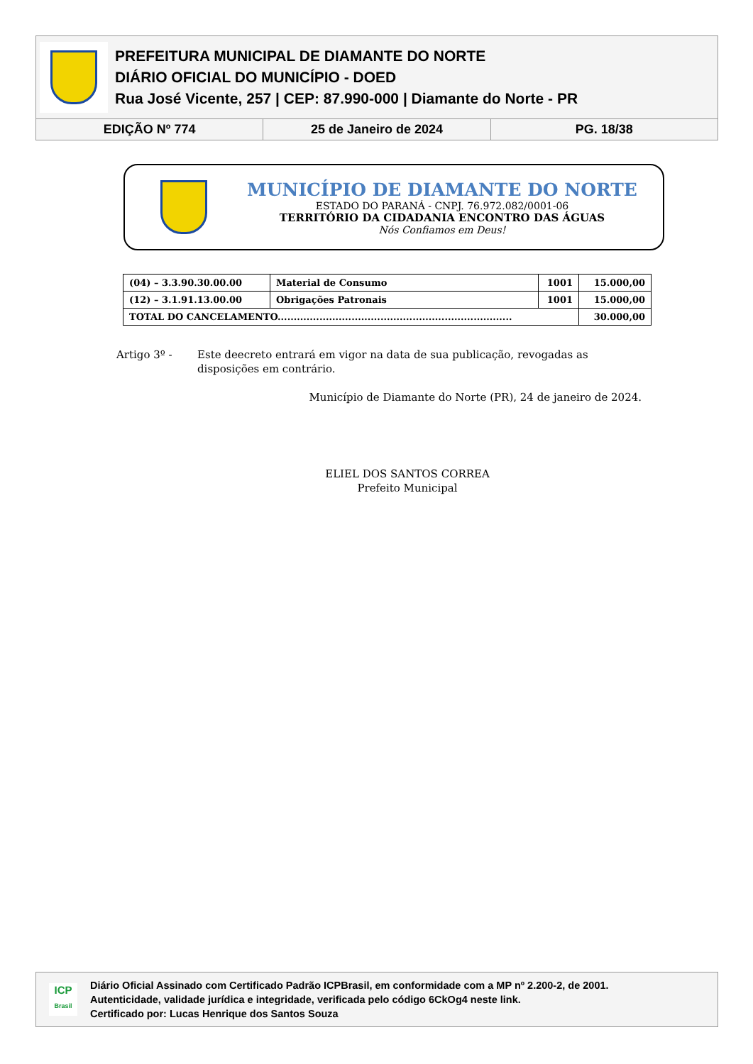PREFEITURA MUNICIPAL DE DIAMANTE DO NORTE
DIÁRIO OFICIAL DO MUNICÍPIO - DOED
Rua José Vicente, 257 | CEP: 87.990-000 | Diamante do Norte - PR
EDIÇÃO Nº 774 25 de Janeiro de 2024 PG. 18/38
MUNICÍPIO DE DIAMANTE DO NORTE
ESTADO DO PARANÁ - CNPJ. 76.972.082/0001-06
TERRITÓRIO DA CIDADANIA ENCONTRO DAS ÁGUAS
Nós Confiamos em Deus!
| (04) – 3.3.90.30.00.00 | Material de Consumo | 1001 | 15.000,00 |
| (12) – 3.1.91.13.00.00 | Obrigações Patronais | 1001 | 15.000,00 |
| TOTAL DO CANCELAMENTO......................................................................... | | | 30.000,00 |
Artigo 3º - Este deecreto entrará em vigor na data de sua publicação, revogadas as disposições em contrário.
Município de Diamante do Norte (PR), 24 de janeiro de 2024.
ELIEL DOS SANTOS CORREA
Prefeito Municipal
ICP
Brasil
Diário Oficial Assinado com Certificado Padrão ICPBrasil, em conformidade com a MP nº 2.200-2, de 2001.
Autenticidade, validade jurídica e integridade, verificada pelo código 6CkOg4 neste link.
Certificado por: Lucas Henrique dos Santos Souza